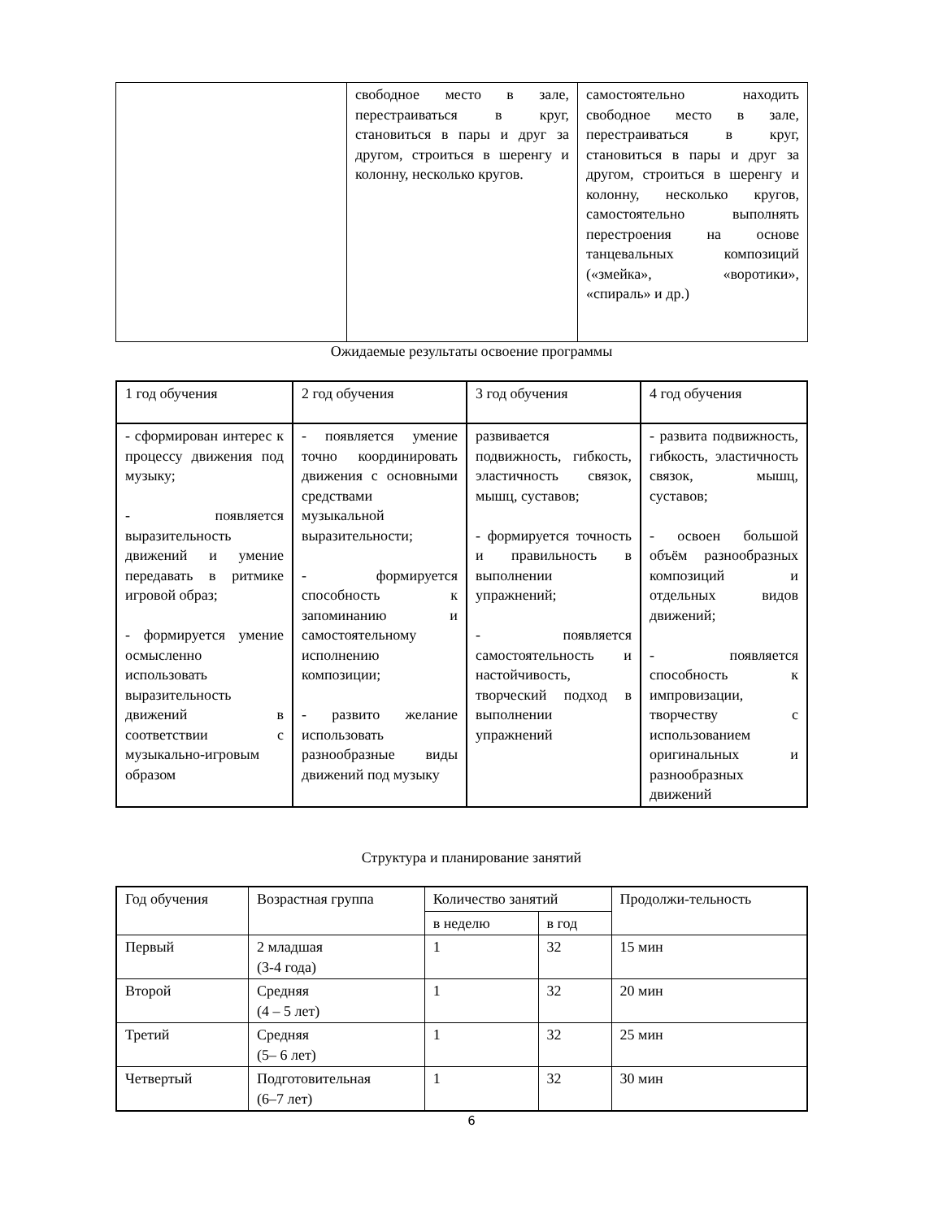| | свободное место в зале, перестраиваться в круг, становиться в пары и друг за другом, строиться в шеренгу и колонну, несколько кругов. | самостоятельно находить свободное место в зале, перестраиваться в круг, становиться в пары и друг за другом, строиться в шеренгу и колонну, несколько кругов, самостоятельно выполнять перестроения на основе танцевальных композиций («змейка», «воротики», «спираль» и др.) |
Ожидаемые результаты освоение программы
| 1 год обучения | 2 год обучения | 3 год обучения | 4 год обучения |
| --- | --- | --- | --- |
| - сформирован интерес к процессу движения под музыку; - появляется выразительность движений и умение передавать в ритмике игровой образ; - формируется умение осмысленно использовать выразительность движений в соответствии с музыкально-игровым образом | - появляется умение точно координировать движения с основными средствами музыкальной выразительности; - формируется способность к запоминанию и самостоятельному исполнению композиции; - развито желание использовать разнообразные виды движений под музыку | развивается подвижность, гибкость, эластичность связок, мышц, суставов; - формируется точность и правильность в выполнении упражнений; - появляется самостоятельность и настойчивость, творческий подход в выполнении упражнений | - развита подвижность, гибкость, эластичность связок, мышц, суставов; - освоен большой объём разнообразных композиций и отдельных видов движений; - появляется способность к импровизации, творчеству с использованием оригинальных и разнообразных движений |
Структура и планирование занятий
| Год обучения | Возрастная группа | Количество занятий | | Продолжи-тельность |
| | | в неделю | в год | |
| Первый | 2 младшая (3-4 года) | 1 | 32 | 15 мин |
| Второй | Средняя (4 – 5 лет) | 1 | 32 | 20 мин |
| Третий | Средняя (5– 6 лет) | 1 | 32 | 25 мин |
| Четвертый | Подготовительная (6–7 лет) | 1 | 32 | 30 мин |
6